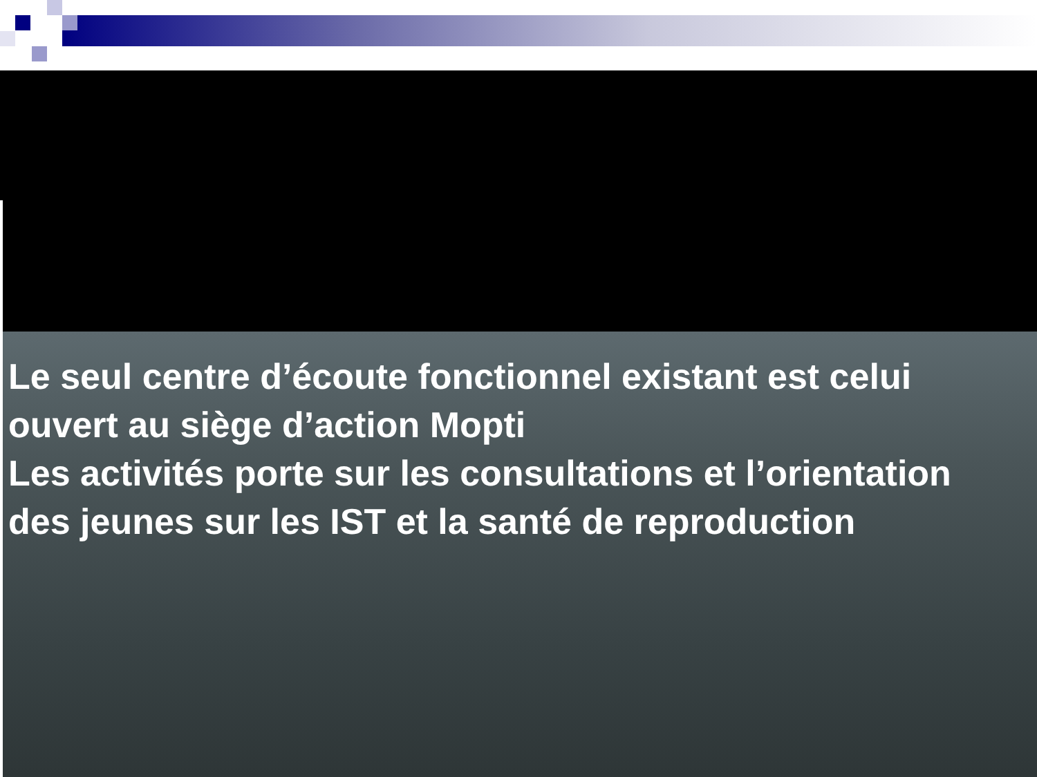Le seul centre d’écoute fonctionnel existant est celui ouvert au siège d’action Mopti
Les activités porte sur les consultations et l’orientation des jeunes sur les IST et la santé de reproduction